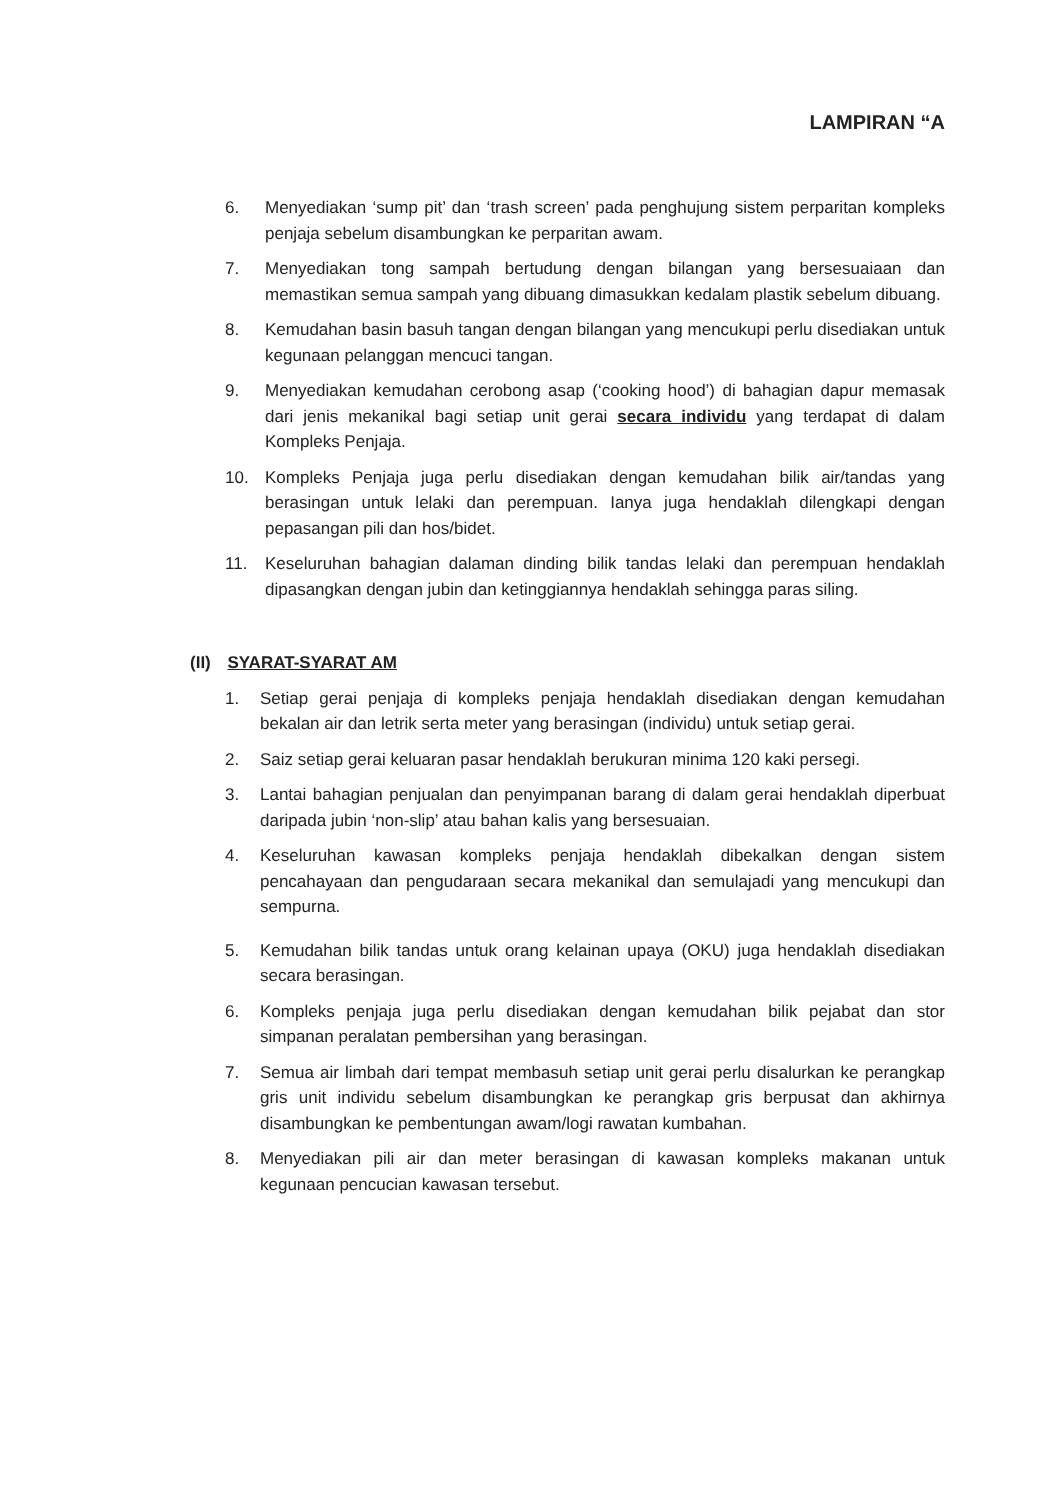LAMPIRAN “A
6. Menyediakan ‘sump pit’ dan ‘trash screen’ pada penghujung sistem perparitan kompleks penjaja sebelum disambungkan ke perparitan awam.
7. Menyediakan tong sampah bertudung dengan bilangan yang bersesuaiaan dan memastikan semua sampah yang dibuang dimasukkan kedalam plastik sebelum dibuang.
8. Kemudahan basin basuh tangan dengan bilangan yang mencukupi perlu disediakan untuk kegunaan pelanggan mencuci tangan.
9. Menyediakan kemudahan cerobong asap (‘cooking hood’) di bahagian dapur memasak dari jenis mekanikal bagi setiap unit gerai secara individu yang terdapat di dalam Kompleks Penjaja.
10. Kompleks Penjaja juga perlu disediakan dengan kemudahan bilik air/tandas yang berasingan untuk lelaki dan perempuan. Ianya juga hendaklah dilengkapi dengan pepasangan pili dan hos/bidet.
11. Keseluruhan bahagian dalaman dinding bilik tandas lelaki dan perempuan hendaklah dipasangkan dengan jubin dan ketinggiannya hendaklah sehingga paras siling.
(II) SYARAT-SYARAT AM
1. Setiap gerai penjaja di kompleks penjaja hendaklah disediakan dengan kemudahan bekalan air dan letrik serta meter yang berasingan (individu) untuk setiap gerai.
2. Saiz setiap gerai keluaran pasar hendaklah berukuran minima 120 kaki persegi.
3. Lantai bahagian penjualan dan penyimpanan barang di dalam gerai hendaklah diperbuat daripada jubin ‘non-slip’ atau bahan kalis yang bersesuaian.
4. Keseluruhan kawasan kompleks penjaja hendaklah dibekalkan dengan sistem pencahayaan dan pengudaraan secara mekanikal dan semulajadi yang mencukupi dan sempurna.
5. Kemudahan bilik tandas untuk orang kelainan upaya (OKU) juga hendaklah disediakan secara berasingan.
6. Kompleks penjaja juga perlu disediakan dengan kemudahan bilik pejabat dan stor simpanan peralatan pembersihan yang berasingan.
7. Semua air limbah dari tempat membasuh setiap unit gerai perlu disalurkan ke perangkap gris unit individu sebelum disambungkan ke perangkap gris berpusat dan akhirnya disambungkan ke pembentungan awam/logi rawatan kumbahan.
8. Menyediakan pili air dan meter berasingan di kawasan kompleks makanan untuk kegunaan pencucian kawasan tersebut.